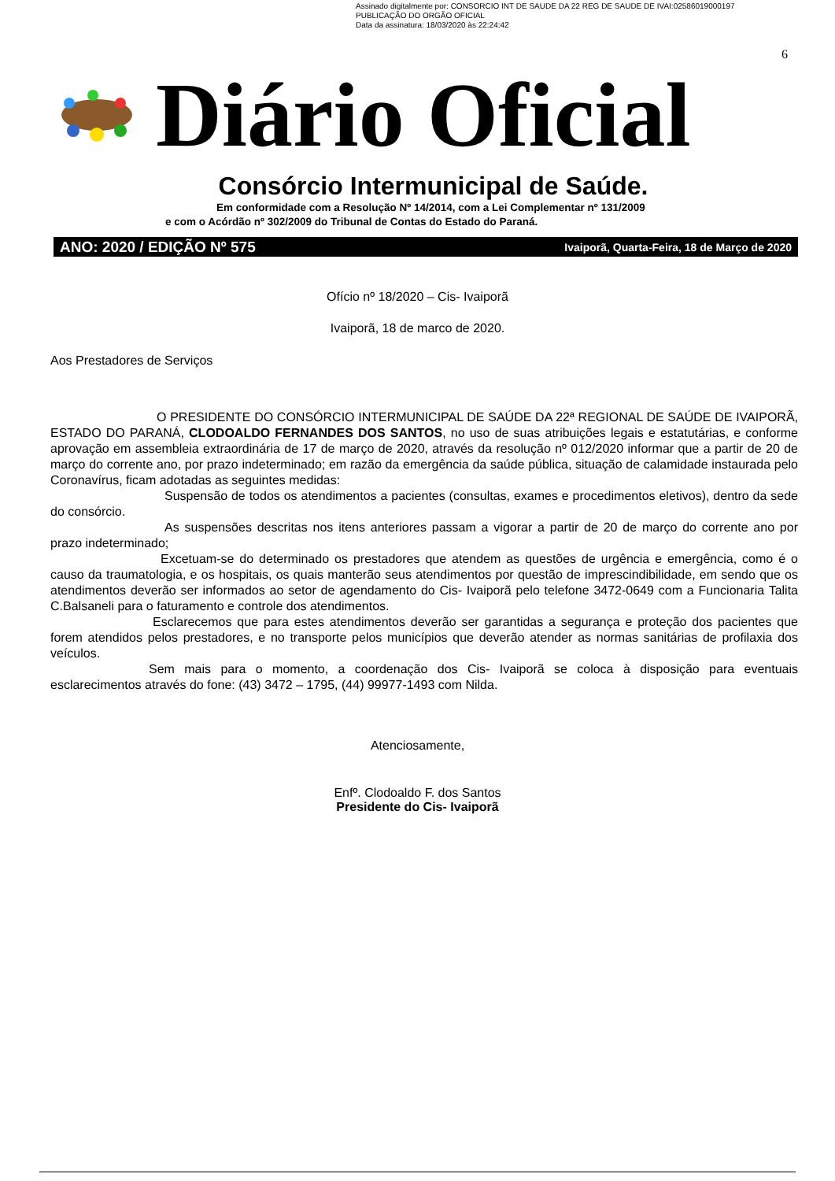Assinado digitalmente por: CONSORCIO INT DE SAUDE DA 22 REG DE SAUDE DE IVAI:02586019000197
PUBLICAÇÃO DO ORGÃO OFICIAL
Data da assinatura: 18/03/2020 às 22:24:42
6
Diário Oficial
Consórcio Intermunicipal de Saúde.
Em conformidade com a Resolução Nº 14/2014, com a Lei Complementar nº 131/2009
e com o Acórdão nº 302/2009 do Tribunal de Contas do Estado do Paraná.
ANO: 2020 / EDIÇÃO Nº 575 Ivaiporã, Quarta-Feira, 18 de Março de 2020
Ofício nº 18/2020 – Cis- Ivaiporã
Ivaiporã, 18 de marco de 2020.
Aos Prestadores de Serviços
O PRESIDENTE DO CONSÓRCIO INTERMUNICIPAL DE SAÚDE DA 22ª REGIONAL DE SAÚDE DE IVAIPORÃ, ESTADO DO PARANÁ, CLODOALDO FERNANDES DOS SANTOS, no uso de suas atribuições legais e estatutárias, e conforme aprovação em assembleia extraordinária de 17 de março de 2020, através da resolução nº 012/2020 informar que a partir de 20 de março do corrente ano, por prazo indeterminado; em razão da emergência da saúde pública, situação de calamidade instaurada pelo Coronavírus, ficam adotadas as seguintes medidas:
Suspensão de todos os atendimentos a pacientes (consultas, exames e procedimentos eletivos), dentro da sede do consórcio.
As suspensões descritas nos itens anteriores passam a vigorar a partir de 20 de março do corrente ano por prazo indeterminado;
Excetuam-se do determinado os prestadores que atendem as questões de urgência e emergência, como é o causo da traumatologia, e os hospitais, os quais manterão seus atendimentos por questão de imprescindibilidade, em sendo que os atendimentos deverão ser informados ao setor de agendamento do Cis- Ivaiporã pelo telefone 3472-0649 com a Funcionaria Talita C.Balsaneli para o faturamento e controle dos atendimentos.
Esclarecemos que para estes atendimentos deverão ser garantidas a segurança e proteção dos pacientes que forem atendidos pelos prestadores, e no transporte pelos municípios que deverão atender as normas sanitárias de profilaxia dos veículos.
Sem mais para o momento, a coordenação dos Cis- Ivaiporã se coloca à disposição para eventuais esclarecimentos através do fone: (43) 3472 – 1795, (44) 99977-1493 com Nilda.
Atenciosamente,
Enfº. Clodoaldo F. dos Santos
Presidente do Cis- Ivaiporã